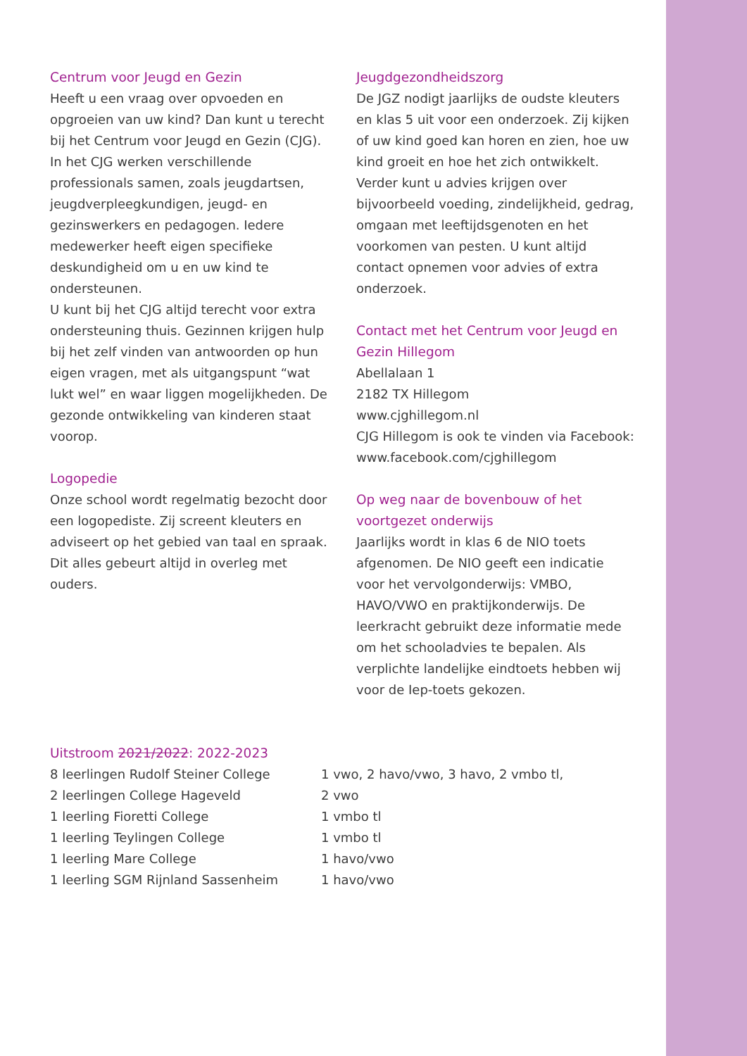Centrum voor Jeugd en Gezin
Heeft u een vraag over opvoeden en opgroeien van uw kind? Dan kunt u terecht bij het Centrum voor Jeugd en Gezin (CJG). In het CJG werken verschillende professionals samen, zoals jeugdartsen, jeugdverpleegkundigen, jeugd- en gezinswerkers en pedagogen. Iedere medewerker heeft eigen specifieke deskundigheid om u en uw kind te ondersteunen.
U kunt bij het CJG altijd terecht voor extra ondersteuning thuis. Gezinnen krijgen hulp bij het zelf vinden van antwoorden op hun eigen vragen, met als uitgangspunt “wat lukt wel” en waar liggen mogelijkheden. De gezonde ontwikkeling van kinderen staat voorop.
Logopedie
Onze school wordt regelmatig bezocht door een logopediste. Zij screent kleuters en adviseert op het gebied van taal en spraak. Dit alles gebeurt altijd in overleg met ouders.
Jeugdgezondheidszorg
De JGZ nodigt jaarlijks de oudste kleuters en klas 5 uit voor een onderzoek. Zij kijken of uw kind goed kan horen en zien, hoe uw kind groeit en hoe het zich ontwikkelt. Verder kunt u advies krijgen over bijvoorbeeld voeding, zindelijkheid, gedrag, omgaan met leeftijdsgenoten en het voorkomen van pesten. U kunt altijd contact opnemen voor advies of extra onderzoek.
Contact met het Centrum voor Jeugd en Gezin Hillegom
Abellalaan 1
2182 TX Hillegom
www.cjghillegom.nl
CJG Hillegom is ook te vinden via Facebook:
www.facebook.com/cjghillegom
Op weg naar de bovenbouw of het voortgezet onderwijs
Jaarlijks wordt in klas 6 de NIO toets afgenomen. De NIO geeft een indicatie voor het vervolgonderwijs: VMBO, HAVO/VWO en praktijkonderwijs. De leerkracht gebruikt deze informatie mede om het schooladvies te bepalen. Als verplichte landelijke eindtoets hebben wij voor de Iep-toets gekozen.
Uitstroom 2021/2022: 2022-2023
| 8 leerlingen Rudolf Steiner College | 1 vwo, 2 havo/vwo, 3 havo, 2 vmbo tl, |
| 2 leerlingen College Hageveld | 2 vwo |
| 1 leerling Fioretti College | 1 vmbo tl |
| 1 leerling Teylingen College | 1 vmbo tl |
| 1 leerling Mare College | 1 havo/vwo |
| 1 leerling SGM Rijnland Sassenheim | 1 havo/vwo |